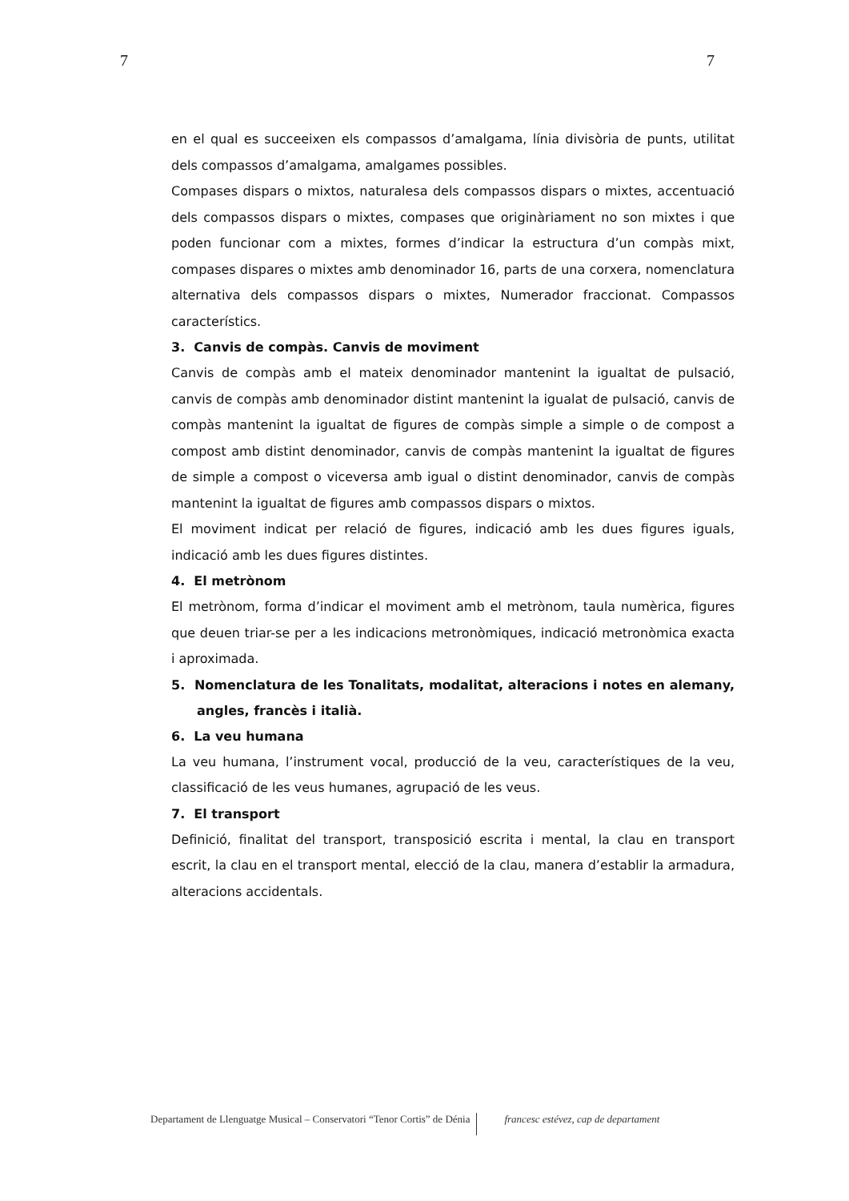7 7
en el qual es succeeixen els compassos d’amalgama, línia divisòria de punts, utilitat dels compassos d’amalgama, amalgames possibles.
Compases dispars o mixtos, naturalesa dels compassos dispars o mixtes, accentuació dels compassos dispars o mixtes, compases que originàriament no son mixtes i que poden funcionar com a mixtes, formes d’indicar la estructura d’un compàs mixt, compases dispares o mixtes amb denominador 16, parts de una corxera, nomenclatura alternativa dels compassos dispars o mixtes, Numerador fraccionat. Compassos característics.
3. Canvis de compàs. Canvis de moviment
Canvis de compàs amb el mateix denominador mantenint la igualtat de pulsació, canvis de compàs amb denominador distint mantenint la igualat de pulsació, canvis de compàs mantenint la igualtat de figures de compàs simple a simple o de compost a compost amb distint denominador, canvis de compàs mantenint la igualtat de figures de simple a compost o viceversa amb igual o distint denominador, canvis de compàs mantenint la igualtat de figures amb compassos dispars o mixtos.
El moviment indicat per relació de figures, indicació amb les dues figures iguals, indicació amb les dues figures distintes.
4. El metrònom
El metrònom, forma d’indicar el moviment amb el metrònom, taula numèrica, figures que deuen triar-se per a les indicacions metronòmiques, indicació metronòmica exacta i aproximada.
5. Nomenclatura de les Tonalitats, modalitat, alteracions i notes en alemany, angles, francès i italià.
6. La veu humana
La veu humana, l’instrument vocal, producció de la veu, característiques de la veu, classificació de les veus humanes, agrupació de les veus.
7. El transport
Definició, finalitat del transport, transposició escrita i mental, la clau en transport escrit, la clau en el transport mental, elecció de la clau, manera d’establir la armadura, alteracions accidentals.
Departament de Llenguatge Musical – Conservatori “Tenor Cortis” de Dénia francesc estévez, cap de departament